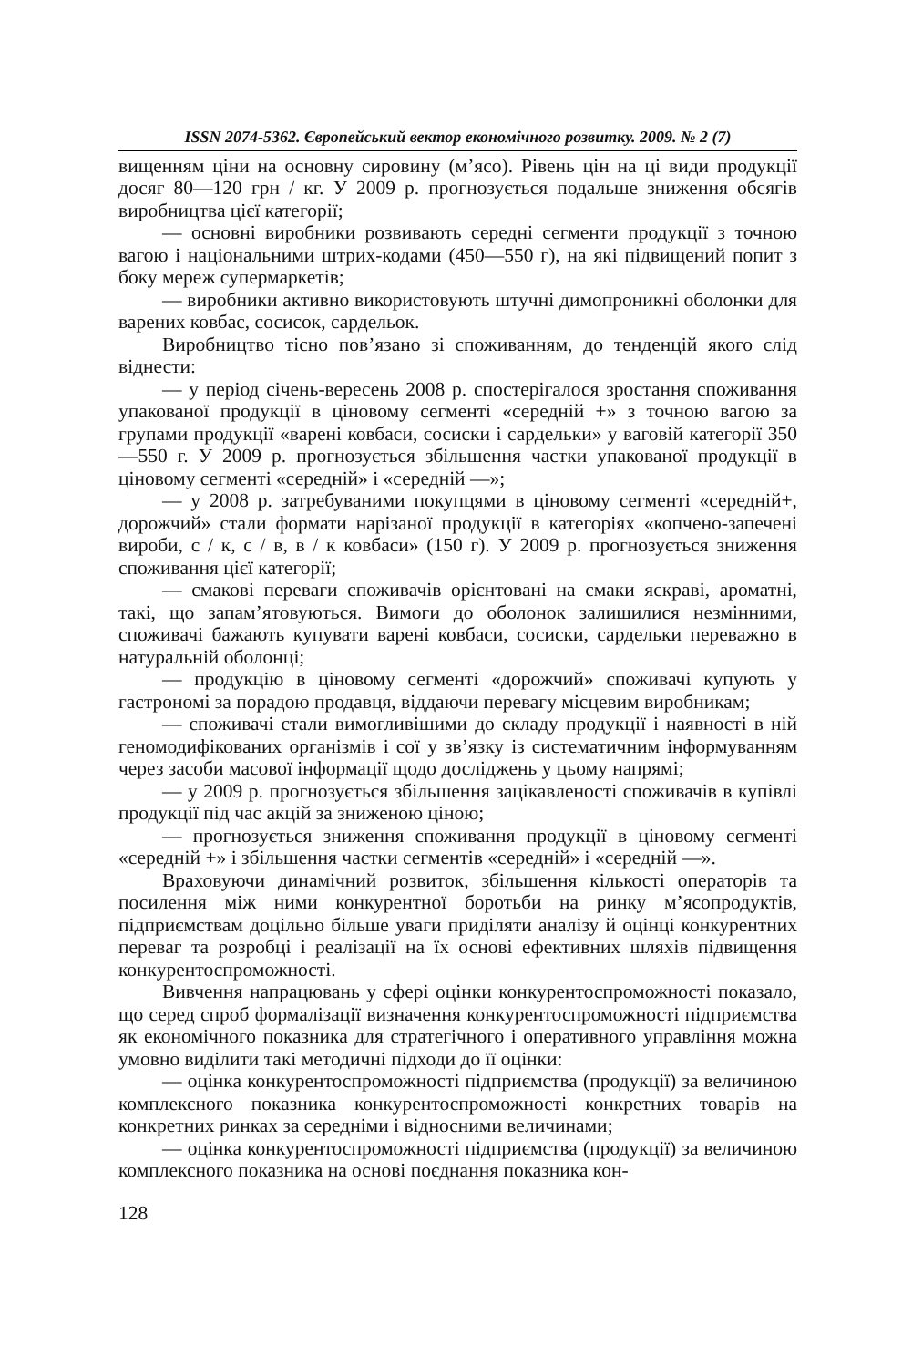ISSN 2074-5362. Європейський вектор економічного розвитку. 2009. № 2 (7)
вищенням ціни на основну сировину (м’ясо). Рівень цін на ці види продукції досяг 80—120 грн / кг. У 2009 р. прогнозується подальше зниження обсягів виробництва цієї категорії;
— основні виробники розвивають середні сегменти продукції з точною вагою і національними штрих-кодами (450—550 г), на які підвищений попит з боку мереж супермаркетів;
— виробники активно використовують штучні димопроникні оболонки для варених ковбас, сосисок, сардельок.
Виробництво тісно пов’язано зі споживанням, до тенденцій якого слід віднести:
— у період січень-вересень 2008 р. спостерігалося зростання споживання упакованої продукції в ціновому сегменті «середній +» з точною вагою за групами продукції «варені ковбаси, сосиски і сардельки» у ваговій категорії 350—550 г. У 2009 р. прогнозується збільшення частки упакованої продукції в ціновому сегменті «середній» і «середній —»;
— у 2008 р. затребуваними покупцями в ціновому сегменті «середній+, дорожчий» стали формати нарізаної продукції в категоріях «копчено-запечені вироби, с / к, с / в, в / к ковбаси» (150 г). У 2009 р. прогнозується зниження споживання цієї категорії;
— смакові переваги споживачів орієнтовані на смаки яскраві, ароматні, такі, що запам’ятовуються. Вимоги до оболонок залишилися незмінними, споживачі бажають купувати варені ковбаси, сосиски, сардельки переважно в натуральній оболонці;
— продукцію в ціновому сегменті «дорожчий» споживачі купують у гастрономі за порадою продавця, віддаючи перевагу місцевим виробникам;
— споживачі стали вимогливішими до складу продукції і наявності в ній геномодифікованих організмів і сої у зв’язку із систематичним інформуванням через засоби масової інформації щодо досліджень у цьому напрямі;
— у 2009 р. прогнозується збільшення зацікавленості споживачів в купівлі продукції під час акцій за зниженою ціною;
— прогнозується зниження споживання продукції в ціновому сегменті «середній +» і збільшення частки сегментів «середній» і «середній —».
Враховуючи динамічний розвиток, збільшення кількості операторів та посилення між ними конкурентної боротьби на ринку м’ясопродуктів, підприємствам доцільно більше уваги приділяти аналізу й оцінці конкурентних переваг та розробці і реалізації на їх основі ефективних шляхів підвищення конкурентоспроможності.
Вивчення напрацювань у сфері оцінки конкурентоспроможності показало, що серед спроб формалізації визначення конкурентоспроможності підприємства як економічного показника для стратегічного і оперативного управління можна умовно виділити такі методичні підходи до її оцінки:
— оцінка конкурентоспроможності підприємства (продукції) за величиною комплексного показника конкурентоспроможності конкретних товарів на конкретних ринках за середніми і відносними величинами;
— оцінка конкурентоспроможності підприємства (продукції) за величиною комплексного показника на основі поєднання показника кон-
128